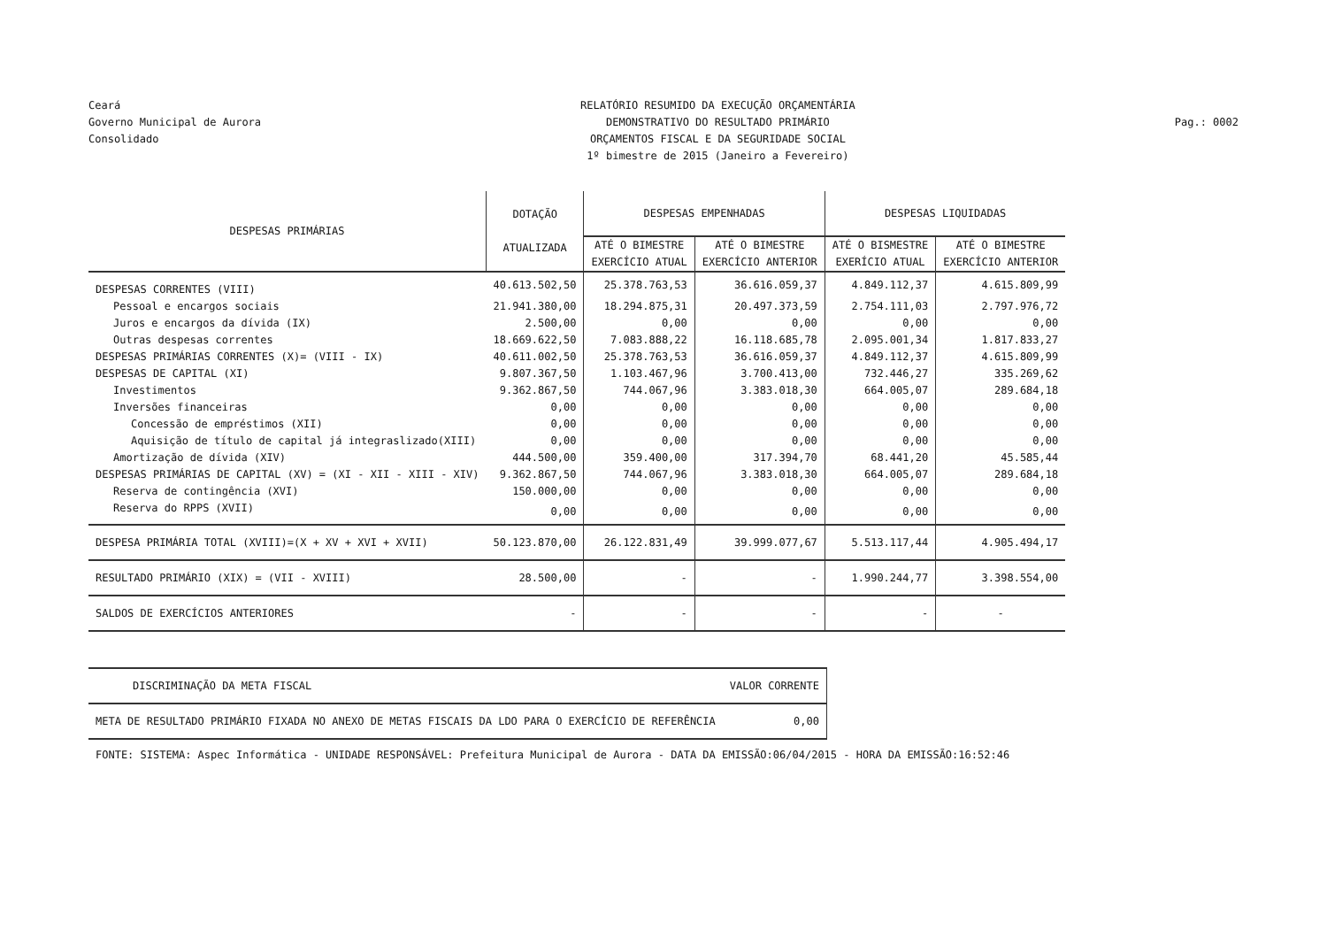Ceará
Governo Municipal de Aurora
Consolidado
RELATÓRIO RESUMIDO DA EXECUÇÃO ORÇAMENTÁRIA
DEMONSTRATIVO DO RESULTADO PRIMÁRIO
ORÇAMENTOS FISCAL E DA SEGURIDADE SOCIAL
1º bimestre de 2015 (Janeiro a Fevereiro)
Pag.: 0002
| DESPESAS PRIMÁRIAS | DOTAÇÃO ATUALIZADA | DESPESAS EMPENHADAS | | DESPESAS LIQUIDADAS | |
| --- | --- | --- | --- | --- | --- |
| | | ATÉ O BIMESTRE EXERCÍCIO ATUAL | ATÉ O BIMESTRE EXERCÍCIO ANTERIOR | ATÉ O BISMESTRE EXERÍCIO ATUAL | ATÉ O BIMESTRE EXERCÍCIO ANTERIOR |
| DESPESAS CORRENTES (VIII) | 40.613.502,50 | 25.378.763,53 | 36.616.059,37 | 4.849.112,37 | 4.615.809,99 |
| Pessoal e encargos sociais | 21.941.380,00 | 18.294.875,31 | 20.497.373,59 | 2.754.111,03 | 2.797.976,72 |
| Juros e encargos da dívida (IX) | 2.500,00 | 0,00 | 0,00 | 0,00 | 0,00 |
| Outras despesas correntes | 18.669.622,50 | 7.083.888,22 | 16.118.685,78 | 2.095.001,34 | 1.817.833,27 |
| DESPESAS PRIMÁRIAS CORRENTES (X)= (VIII - IX) | 40.611.002,50 | 25.378.763,53 | 36.616.059,37 | 4.849.112,37 | 4.615.809,99 |
| DESPESAS DE CAPITAL (XI) | 9.807.367,50 | 1.103.467,96 | 3.700.413,00 | 732.446,27 | 335.269,62 |
| Investimentos | 9.362.867,50 | 744.067,96 | 3.383.018,30 | 664.005,07 | 289.684,18 |
| Inversões financeiras | 0,00 | 0,00 | 0,00 | 0,00 | 0,00 |
| Concessão de empréstimos (XII) | 0,00 | 0,00 | 0,00 | 0,00 | 0,00 |
| Aquisição de título de capital já integraslizado(XIII) | 0,00 | 0,00 | 0,00 | 0,00 | 0,00 |
| Amortização de dívida (XIV) | 444.500,00 | 359.400,00 | 317.394,70 | 68.441,20 | 45.585,44 |
| DESPESAS PRIMÁRIAS DE CAPITAL (XV) = (XI - XII - XIII - XIV) | 9.362.867,50 | 744.067,96 | 3.383.018,30 | 664.005,07 | 289.684,18 |
| Reserva de contingência (XVI) | 150.000,00 | 0,00 | 0,00 | 0,00 | 0,00 |
| Reserva do RPPS (XVII) | 0,00 | 0,00 | 0,00 | 0,00 | 0,00 |
| DESPESA PRIMÁRIA TOTAL (XVIII)=(X + XV + XVI + XVII) | 50.123.870,00 | 26.122.831,49 | 39.999.077,67 | 5.513.117,44 | 4.905.494,17 |
| RESULTADO PRIMÁRIO (XIX) = (VII - XVIII) | 28.500,00 | - | - | 1.990.244,77 | 3.398.554,00 |
| SALDOS DE EXERCÍCIOS ANTERIORES | - | - | - | - | - |
| DISCRIMINAÇÃO DA META FISCAL | VALOR CORRENTE |
| META DE RESULTADO PRIMÁRIO FIXADA NO ANEXO DE METAS FISCAIS DA LDO PARA O EXERCÍCIO DE REFERÊNCIA | 0,00 |
FONTE: SISTEMA: Aspec Informática - UNIDADE RESPONSÁVEL: Prefeitura Municipal de Aurora - DATA DA EMISSÃO:06/04/2015 - HORA DA EMISSÃO:16:52:46